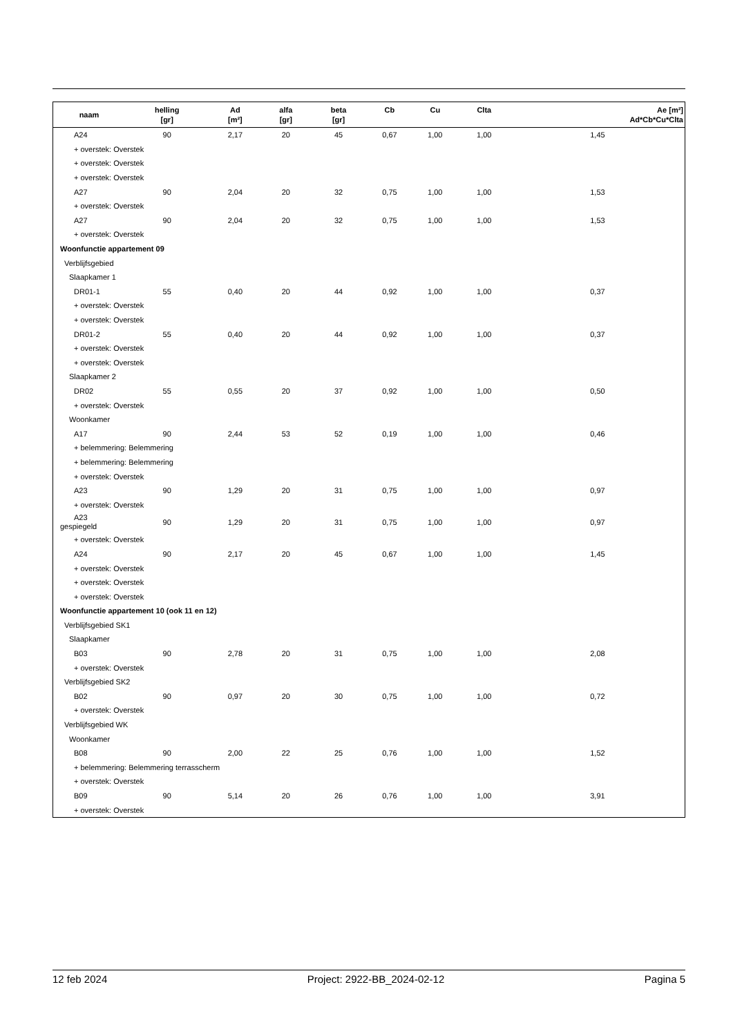| naam | helling [gr] | Ad [m²] | alfa [gr] | beta [gr] | Cb | Cu | Clta | Ae [m²] Ad*Cb*Cu*Clta |
| --- | --- | --- | --- | --- | --- | --- | --- | --- |
| A24 | 90 | 2,17 | 20 | 45 | 0,67 | 1,00 | 1,00 | 1,45 |
| + overstek: Overstek | | | | | | | | |
| + overstek: Overstek | | | | | | | | |
| + overstek: Overstek | | | | | | | | |
| A27 | 90 | 2,04 | 20 | 32 | 0,75 | 1,00 | 1,00 | 1,53 |
| + overstek: Overstek | | | | | | | | |
| A27 | 90 | 2,04 | 20 | 32 | 0,75 | 1,00 | 1,00 | 1,53 |
| + overstek: Overstek | | | | | | | | |
| Woonfunctie appartement 09 | | | | | | | | |
| Verblijfsgebied | | | | | | | | |
| Slaapkamer 1 | | | | | | | | |
| DR01-1 | 55 | 0,40 | 20 | 44 | 0,92 | 1,00 | 1,00 | 0,37 |
| + overstek: Overstek | | | | | | | | |
| + overstek: Overstek | | | | | | | | |
| DR01-2 | 55 | 0,40 | 20 | 44 | 0,92 | 1,00 | 1,00 | 0,37 |
| + overstek: Overstek | | | | | | | | |
| + overstek: Overstek | | | | | | | | |
| Slaapkamer 2 | | | | | | | | |
| DR02 | 55 | 0,55 | 20 | 37 | 0,92 | 1,00 | 1,00 | 0,50 |
| + overstek: Overstek | | | | | | | | |
| Woonkamer | | | | | | | | |
| A17 | 90 | 2,44 | 53 | 52 | 0,19 | 1,00 | 1,00 | 0,46 |
| + belemmering: Belemmering | | | | | | | | |
| + belemmering: Belemmering | | | | | | | | |
| + overstek: Overstek | | | | | | | | |
| A23 | 90 | 1,29 | 20 | 31 | 0,75 | 1,00 | 1,00 | 0,97 |
| + overstek: Overstek | | | | | | | | |
| A23 gespiegeld | 90 | 1,29 | 20 | 31 | 0,75 | 1,00 | 1,00 | 0,97 |
| + overstek: Overstek | | | | | | | | |
| A24 | 90 | 2,17 | 20 | 45 | 0,67 | 1,00 | 1,00 | 1,45 |
| + overstek: Overstek | | | | | | | | |
| + overstek: Overstek | | | | | | | | |
| + overstek: Overstek | | | | | | | | |
| Woonfunctie appartement 10 (ook 11 en 12) | | | | | | | | |
| Verblijfsgebied SK1 | | | | | | | | |
| Slaapkamer | | | | | | | | |
| B03 | 90 | 2,78 | 20 | 31 | 0,75 | 1,00 | 1,00 | 2,08 |
| + overstek: Overstek | | | | | | | | |
| Verblijfsgebied SK2 | | | | | | | | |
| B02 | 90 | 0,97 | 20 | 30 | 0,75 | 1,00 | 1,00 | 0,72 |
| + overstek: Overstek | | | | | | | | |
| Verblijfsgebied WK | | | | | | | | |
| Woonkamer | | | | | | | | |
| B08 | 90 | 2,00 | 22 | 25 | 0,76 | 1,00 | 1,00 | 1,52 |
| + belemmering: Belemmering terrasscherm | | | | | | | | |
| + overstek: Overstek | | | | | | | | |
| B09 | 90 | 5,14 | 20 | 26 | 0,76 | 1,00 | 1,00 | 3,91 |
| + overstek: Overstek | | | | | | | | |
12 feb 2024 Project: 2922-BB_2024-02-12 Pagina 5